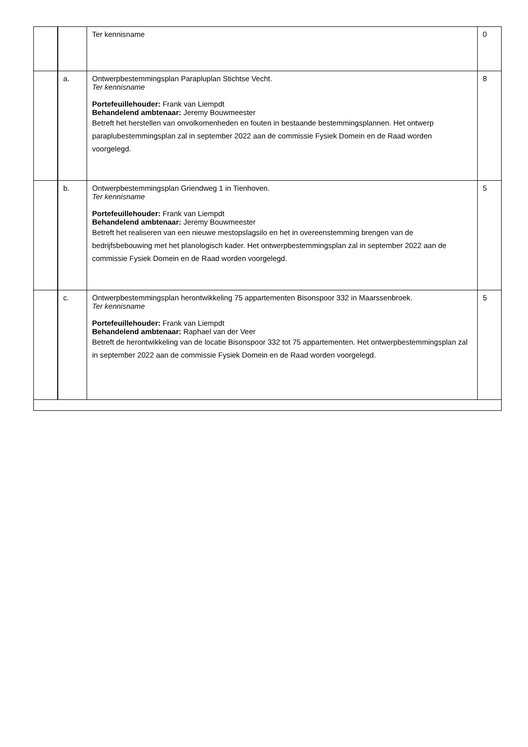| | | Ter kennisname | 0 |
| | a. | Ontwerpbestemmingsplan Parapluplan Stichtse Vecht. Ter kennisname Portefeuillehouder: Frank van Liempdt Behandelend ambtenaar: Jeremy Bouwmeester Betreft het herstellen van onvolkomenheden en fouten in bestaande bestemmingsplannen. Het ontwerp paraplubestemmingsplan zal in september 2022 aan de commissie Fysiek Domein en de Raad worden voorgelegd. | 8 |
| | b. | Ontwerpbestemmingsplan Griendweg 1 in Tienhoven. Ter kennisname Portefeuillehouder: Frank van Liempdt Behandelend ambtenaar: Jeremy Bouwmeester Betreft het realiseren van een nieuwe mestopslagsilo en het in overeenstemming brengen van de bedrijfsbebouwing met het planologisch kader. Het ontwerpbestemmingsplan zal in september 2022 aan de commissie Fysiek Domein en de Raad worden voorgelegd. | 5 |
| | c. | Ontwerpbestemmingsplan herontwikkeling 75 appartementen Bisonspoor 332 in Maarssenbroek. Ter kennisname Portefeuillehouder: Frank van Liempdt Behandelend ambtenaar: Raphael van der Veer Betreft de herontwikkeling van de locatie Bisonspoor 332 tot 75 appartementen. Het ontwerpbestemmingsplan zal in september 2022 aan de commissie Fysiek Domein en de Raad worden voorgelegd. | 5 |